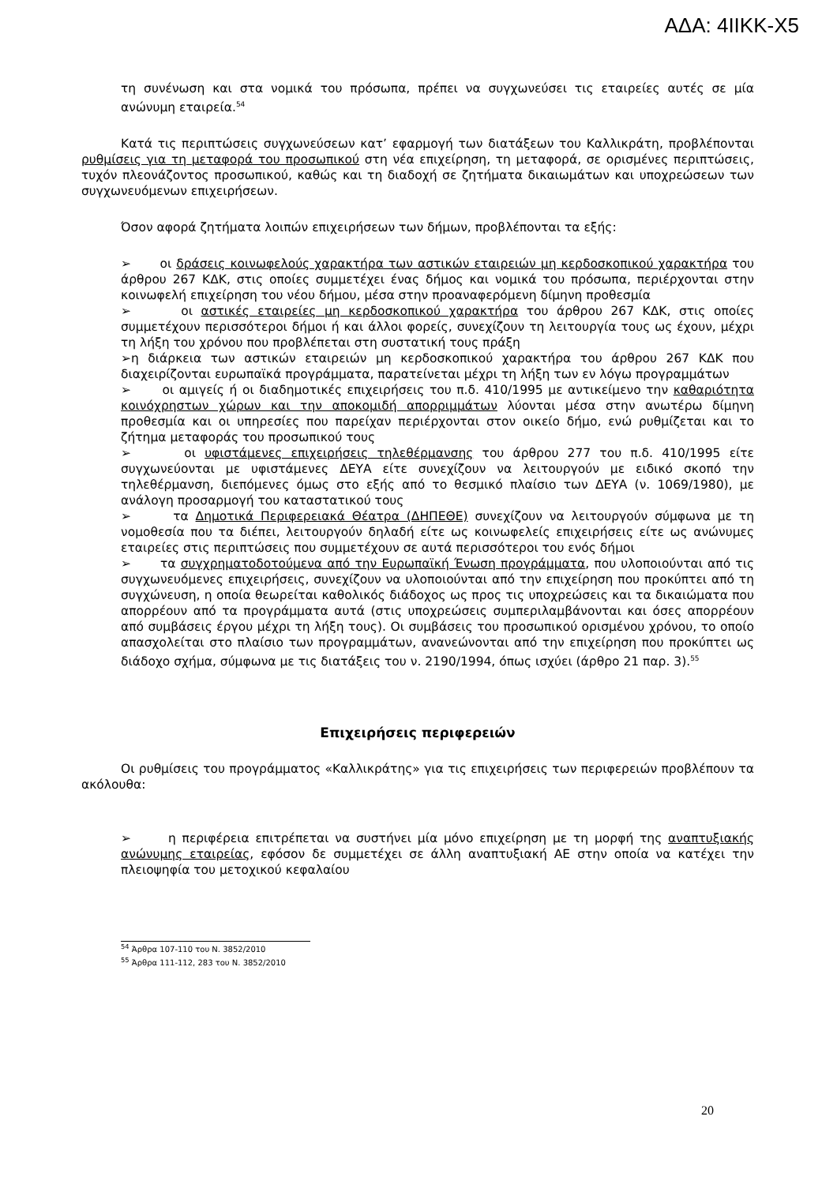ΑΔΑ: 4ΙΙΚΚ-Χ5
τη συνένωση και στα νομικά του πρόσωπα, πρέπει να συγχωνεύσει τις εταιρείες αυτές σε μία ανώνυμη εταιρεία.<sup>54</sup>
Κατά τις περιπτώσεις συγχωνεύσεων κατ’ εφαρμογή των διατάξεων του Καλλικράτη, προβλέπονται ρυθμίσεις για τη μεταφορά του προσωπικού στη νέα επιχείρηση, τη μεταφορά, σε ορισμένες περιπτώσεις, τυχόν πλεονάζοντος προσωπικού, καθώς και τη διαδοχή σε ζητήματα δικαιωμάτων και υποχρεώσεων των συγχωνευόμενων επιχειρήσεων.
Όσον αφορά ζητήματα λοιπών επιχειρήσεων των δήμων, προβλέπονται τα εξής:
➢ οι δράσεις κοινωφελούς χαρακτήρα των αστικών εταιρειών μη κερδοσκοπικού χαρακτήρα του άρθρου 267 ΚΔΚ, στις οποίες συμμετέχει ένας δήμος και νομικά του πρόσωπα, περιέρχονται στην κοινωφελή επιχείρηση του νέου δήμου, μέσα στην προαναφερόμενη δίμηνη προθεσμία
➢ οι αστικές εταιρείες μη κερδοσκοπικού χαρακτήρα του άρθρου 267 ΚΔΚ, στις οποίες συμμετέχουν περισσότεροι δήμοι ή και άλλοι φορείς, συνεχίζουν τη λειτουργία τους ως έχουν, μέχρι τη λήξη του χρόνου που προβλέπεται στη συστατική τους πράξη
➢η διάρκεια των αστικών εταιρειών μη κερδοσκοπικού χαρακτήρα του άρθρου 267 ΚΔΚ που διαχειρίζονται ευρωπαϊκά προγράμματα, παρατείνεται μέχρι τη λήξη των εν λόγω προγραμμάτων
➢ οι αμιγείς ή οι διαδημοτικές επιχειρήσεις του π.δ. 410/1995 με αντικείμενο την καθαριότητα κοινόχρηστων χώρων και την αποκομιδή απορριμμάτων λύονται μέσα στην ανωτέρω δίμηνη προθεσμία και οι υπηρεσίες που παρείχαν περιέρχονται στον οικείο δήμο, ενώ ρυθμίζεται και το ζήτημα μεταφοράς του προσωπικού τους
➢ οι υφιστάμενες επιχειρήσεις τηλεθέρμανσης του άρθρου 277 του π.δ. 410/1995 είτε συγχωνεύονται με υφιστάμενες ΔΕΥΑ είτε συνεχίζουν να λειτουργούν με ειδικό σκοπό την τηλεθέρμανση, διεπόμενες όμως στο εξής από το θεσμικό πλαίσιο των ΔΕΥΑ (ν. 1069/1980), με ανάλογη προσαρμογή του καταστατικού τους
➢ τα Δημοτικά Περιφερειακά Θέατρα (ΔΗΠΕΘΕ) συνεχίζουν να λειτουργούν σύμφωνα με τη νομοθεσία που τα διέπει, λειτουργούν δηλαδή είτε ως κοινωφελείς επιχειρήσεις είτε ως ανώνυμες εταιρείες στις περιπτώσεις που συμμετέχουν σε αυτά περισσότεροι του ενός δήμοι
➢ τα συγχρηματοδοτούμενα από την Ευρωπαϊκή Ένωση προγράμματα, που υλοποιούνται από τις συγχωνευόμενες επιχειρήσεις, συνεχίζουν να υλοποιούνται από την επιχείρηση που προκύπτει από τη συγχώνευση, η οποία θεωρείται καθολικός διάδοχος ως προς τις υποχρεώσεις και τα δικαιώματα που απορρέουν από τα προγράμματα αυτά (στις υποχρεώσεις συμπεριλαμβάνονται και όσες απορρέουν από συμβάσεις έργου μέχρι τη λήξη τους). Οι συμβάσεις του προσωπικού ορισμένου χρόνου, το οποίο απασχολείται στο πλαίσιο των προγραμμάτων, ανανεώνονται από την επιχείρηση που προκύπτει ως διάδοχο σχήμα, σύμφωνα με τις διατάξεις του ν. 2190/1994, όπως ισχύει (άρθρο 21 παρ. 3).<sup>55</sup>
Επιχειρήσεις περιφερειών
Οι ρυθμίσεις του προγράμματος «Καλλικράτης» για τις επιχειρήσεις των περιφερειών προβλέπουν τα ακόλουθα:
➢ η περιφέρεια επιτρέπεται να συστήνει μία μόνο επιχείρηση με τη μορφή της αναπτυξιακής ανώνυμης εταιρείας, εφόσον δε συμμετέχει σε άλλη αναπτυξιακή ΑΕ στην οποία να κατέχει την πλειοψηφία του μετοχικού κεφαλαίου
<sup>54</sup> Άρθρα 107-110 του Ν. 3852/2010
<sup>55</sup> Άρθρα 111-112, 283 του Ν. 3852/2010
20